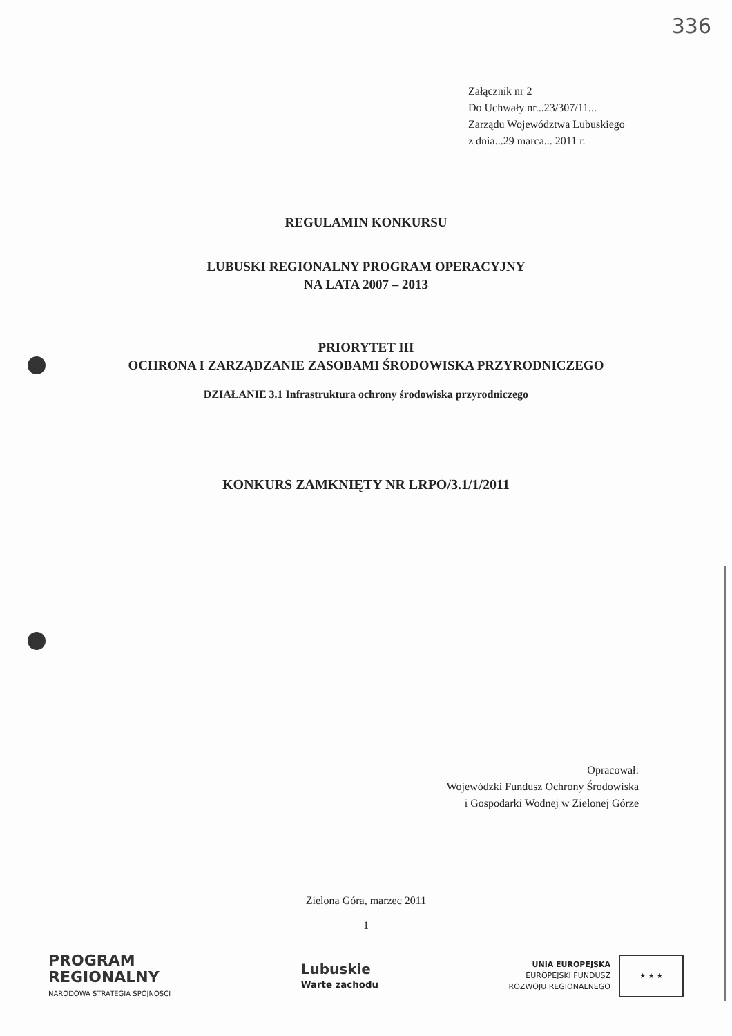336
Załącznik nr 2
Do Uchwały nr...23/307/11...
Zarządu Województwa Lubuskiego
z dnia...29 marca... 2011 r.
REGULAMIN KONKURSU
LUBUSKI REGIONALNY PROGRAM OPERACYJNY
NA LATA 2007 – 2013
PRIORYTET III
OCHRONA I ZARZĄDZANIE ZASOBAMI ŚRODOWISKA PRZYRODNICZEGO
DZIAŁANIE 3.1 Infrastruktura ochrony środowiska przyrodniczego
KONKURS ZAMKNIĘTY NR LRPO/3.1/1/2011
Opracował:
Wojewódzki Fundusz Ochrony Środowiska
i Gospodarki Wodnej w Zielonej Górze
Zielona Góra, marzec 2011
1
PROGRAM
REGIONALNY
NARODOWA STRATEGIA SPÓJNOŚCI
Lubuskie
Warte zachodu
UNIA EUROPEJSKA
EUROPEJSKI FUNDUSZ
ROZWOJU REGIONALNEGO
★ ★ ★